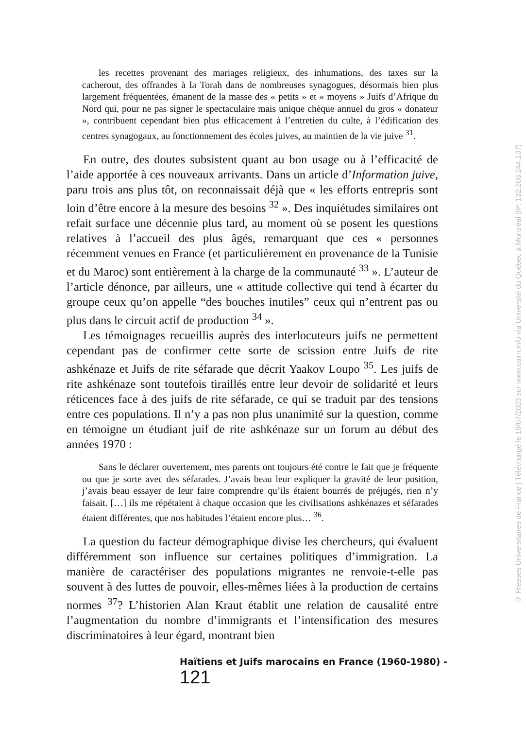les recettes provenant des mariages religieux, des inhumations, des taxes sur la cacherout, des offrandes à la Torah dans de nombreuses synagogues, désormais bien plus largement fréquentées, émanent de la masse des « petits » et « moyens » Juifs d’Afrique du Nord qui, pour ne pas signer le spectaculaire mais unique chèque annuel du gros « donateur », contribuent cependant bien plus efficacement à l’entretien du culte, à l’édification des centres synagogaux, au fonctionnement des écoles juives, au maintien de la vie juive <sup>31</sup>.
En outre, des doutes subsistent quant au bon usage ou à l’efficacité de l’aide apportée à ces nouveaux arrivants. Dans un article d’Information juive, paru trois ans plus tôt, on reconnaissait déjà que « les efforts entrepris sont loin d’être encore à la mesure des besoins <sup>32</sup> ». Des inquiétudes similaires ont refait surface une décennie plus tard, au moment où se posent les questions relatives à l’accueil des plus âgés, remarquant que ces « personnes récemment venues en France (et particulièrement en provenance de la Tunisie et du Maroc) sont entièrement à la charge de la communauté <sup>33</sup> ». L’auteur de l’article dénonce, par ailleurs, une « attitude collective qui tend à écarter du groupe ceux qu’on appelle “des bouches inutiles” ceux qui n’entrent pas ou plus dans le circuit actif de production <sup>34</sup> ».
Les témoignages recueillis auprès des interlocuteurs juifs ne permettent cependant pas de confirmer cette sorte de scission entre Juifs de rite ashkénaze et Juifs de rite séfarade que décrit Yaakov Loupo <sup>35</sup>. Les juifs de rite ashkénaze sont toutefois tiraillés entre leur devoir de solidarité et leurs réticences face à des juifs de rite séfarade, ce qui se traduit par des tensions entre ces populations. Il n’y a pas non plus unanimité sur la question, comme en témoigne un étudiant juif de rite ashkénaze sur un forum au début des années 1970 :
Sans le déclarer ouvertement, mes parents ont toujours été contre le fait que je fréquente ou que je sorte avec des séfarades. J’avais beau leur expliquer la gravité de leur position, j’avais beau essayer de leur faire comprendre qu’ils étaient bourrés de préjugés, rien n’y faisait. […] ils me répétaient à chaque occasion que les civilisations ashkénazes et séfarades étaient différentes, que nos habitudes l’étaient encore plus… <sup>36</sup>.
La question du facteur démographique divise les chercheurs, qui évaluent différemment son influence sur certaines politiques d’immigration. La manière de caractériser des populations migrantes ne renvoie-t-elle pas souvent à des luttes de pouvoir, elles-mêmes liées à la production de certains normes <sup>37</sup>? L’historien Alan Kraut établit une relation de causalité entre l’augmentation du nombre d’immigrants et l’intensification des mesures discriminatoires à leur égard, montrant bien
Haïtiens et Juifs marocains en France (1960-1980) - 121
© Presses Universitaires de France | Téléchargé le 19/07/2023 sur www.cairn.info via Université du Québec à Montréal (IP: 132.208.244.137)